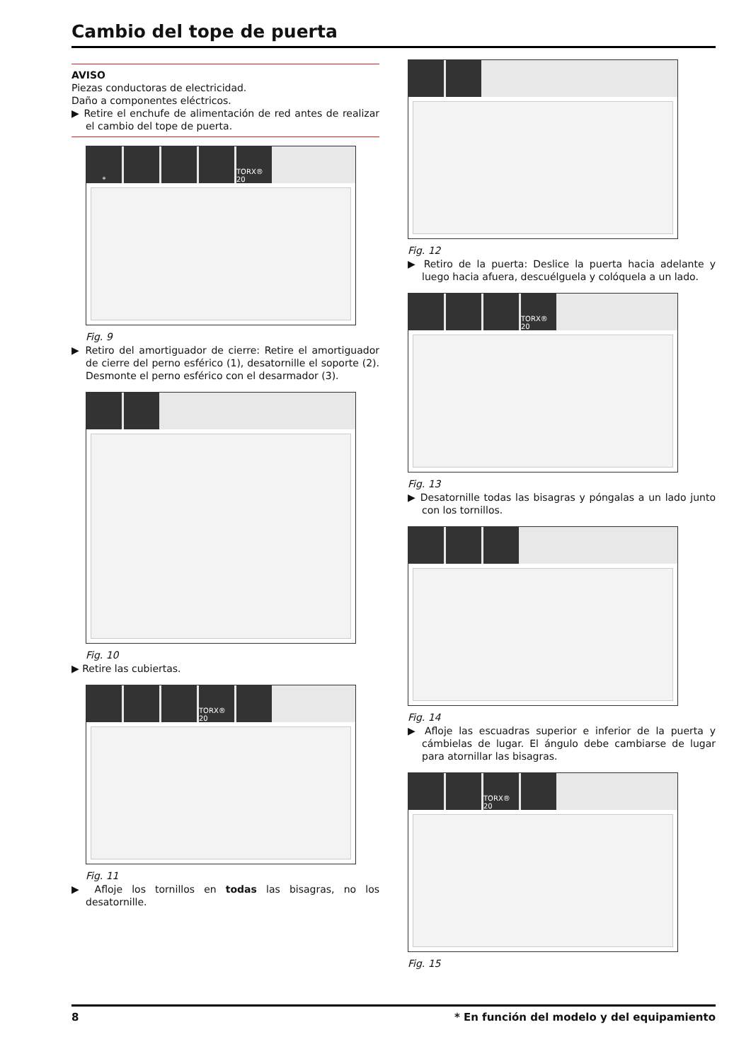Cambio del tope de puerta
AVISO
Piezas conductoras de electricidad.
Daño a componentes eléctricos.
▶ Retire el enchufe de alimentación de red antes de realizar el cambio del tope de puerta.
* TORX® 20
Fig. 9
▶ Retiro del amortiguador de cierre: Retire el amortiguador de cierre del perno esférico (1), desatornille el soporte (2). Desmonte el perno esférico con el desarmador (3).
Fig. 10
▶ Retire las cubiertas.
TORX® 20
Fig. 11
▶ Afloje los tornillos en todas las bisagras, no los desatornille.
Fig. 12
▶ Retiro de la puerta: Deslice la puerta hacia adelante y luego hacia afuera, descuélguela y colóquela a un lado.
TORX® 20
Fig. 13
▶ Desatornille todas las bisagras y póngalas a un lado junto con los tornillos.
Fig. 14
▶ Afloje las escuadras superior e inferior de la puerta y cámbielas de lugar. El ángulo debe cambiarse de lugar para atornillar las bisagras.
TORX® 20
Fig. 15
8 * En función del modelo y del equipamiento